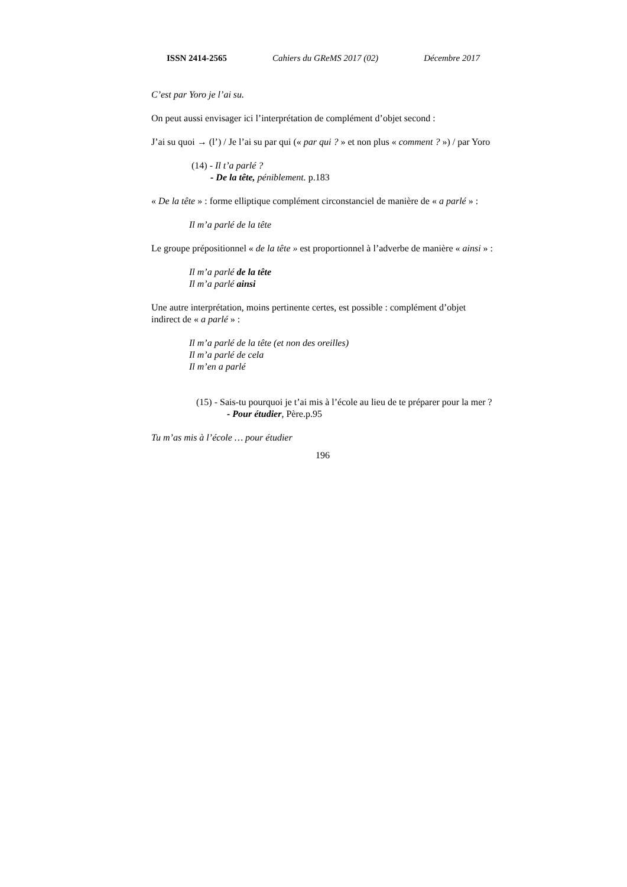ISSN 2414-2565 Cahiers du GReMS 2017 (02) Décembre 2017
C’est par Yoro je l’ai su.
On peut aussi envisager ici l’interprétation de complément d’objet second :
J’ai su quoi → (l’) / Je l’ai su par qui (« par qui ? » et non plus « comment ? ») / par Yoro
(14) - Il t’a parlé ?
- De la tête, péniblement. p.183
« De la tête » : forme elliptique complément circonstanciel de manière de « a parlé » :
Il m’a parlé de la tête
Le groupe prépositionnel « de la tête » est proportionnel à l’adverbe de manière « ainsi » :
Il m’a parlé de la tête
Il m’a parlé ainsi
Une autre interprétation, moins pertinente certes, est possible : complément d’objet indirect de « a parlé » :
Il m’a parlé de la tête (et non des oreilles)
Il m’a parlé de cela
Il m’en a parlé
(15) - Sais-tu pourquoi je t’ai mis à l’école au lieu de te préparer pour la mer ?
- Pour étudier, Père.p.95
Tu m’as mis à l’école … pour étudier
196